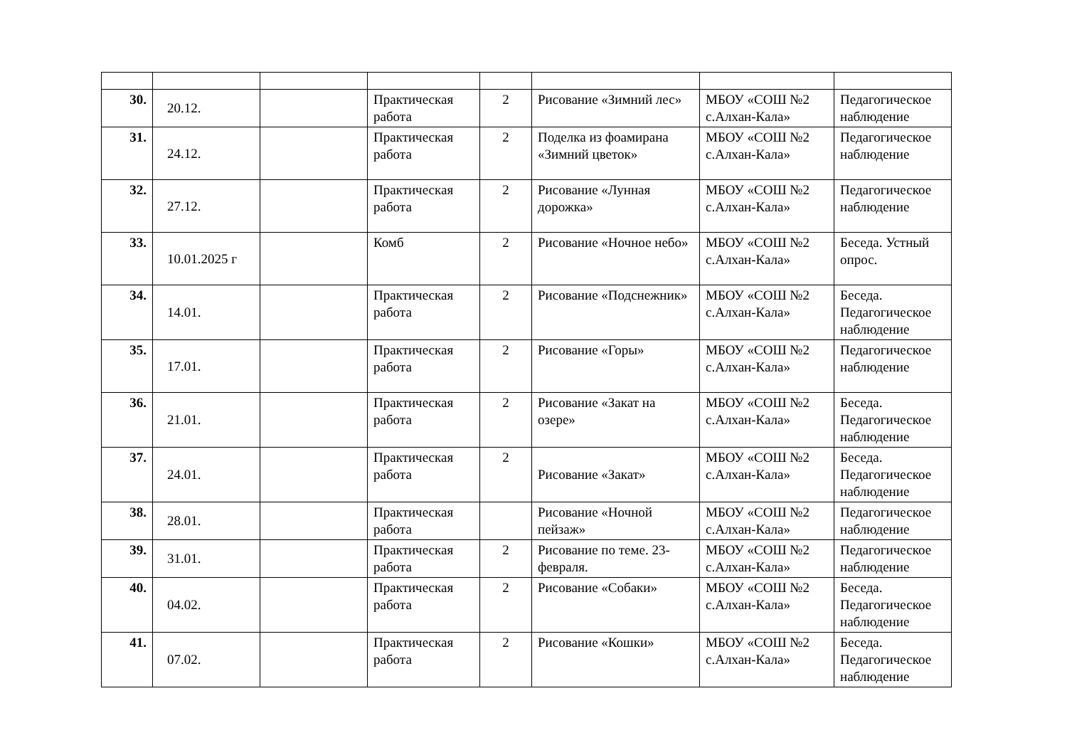| 30. | 20.12. | | Практическая работа | 2 | Рисование «Зимний лес» | МБОУ «СОШ №2 с.Алхан-Кала» | Педагогическое наблюдение |
| 31. | 24.12. | | Практическая работа | 2 | Поделка из фоамирана «Зимний цветок» | МБОУ «СОШ №2 с.Алхан-Кала» | Педагогическое наблюдение |
| 32. | 27.12. | | Практическая работа | 2 | Рисование «Лунная дорожка» | МБОУ «СОШ №2 с.Алхан-Кала» | Педагогическое наблюдение |
| 33. | 10.01.2025 г | | Комб | 2 | Рисование «Ночное небо» | МБОУ «СОШ №2 с.Алхан-Кала» | Беседа. Устный опрос. |
| 34. | 14.01. | | Практическая работа | 2 | Рисование «Подснежник» | МБОУ «СОШ №2 с.Алхан-Кала» | Беседа. Педагогическое наблюдение |
| 35. | 17.01. | | Практическая работа | 2 | Рисование «Горы» | МБОУ «СОШ №2 с.Алхан-Кала» | Педагогическое наблюдение |
| 36. | 21.01. | | Практическая работа | 2 | Рисование «Закат на озере» | МБОУ «СОШ №2 с.Алхан-Кала» | Беседа. Педагогическое наблюдение |
| 37. | 24.01. | | Практическая работа | 2 | Рисование «Закат» | МБОУ «СОШ №2 с.Алхан-Кала» | Беседа. Педагогическое наблюдение |
| 38. | 28.01. | | Практическая работа | | Рисование «Ночной пейзаж» | МБОУ «СОШ №2 с.Алхан-Кала» | Педагогическое наблюдение |
| 39. | 31.01. | | Практическая работа | 2 | Рисование по теме. 23-февраля. | МБОУ «СОШ №2 с.Алхан-Кала» | Педагогическое наблюдение |
| 40. | 04.02. | | Практическая работа | 2 | Рисование «Собаки» | МБОУ «СОШ №2 с.Алхан-Кала» | Беседа. Педагогическое наблюдение |
| 41. | 07.02. | | Практическая работа | 2 | Рисование «Кошки» | МБОУ «СОШ №2 с.Алхан-Кала» | Беседа. Педагогическое наблюдение |